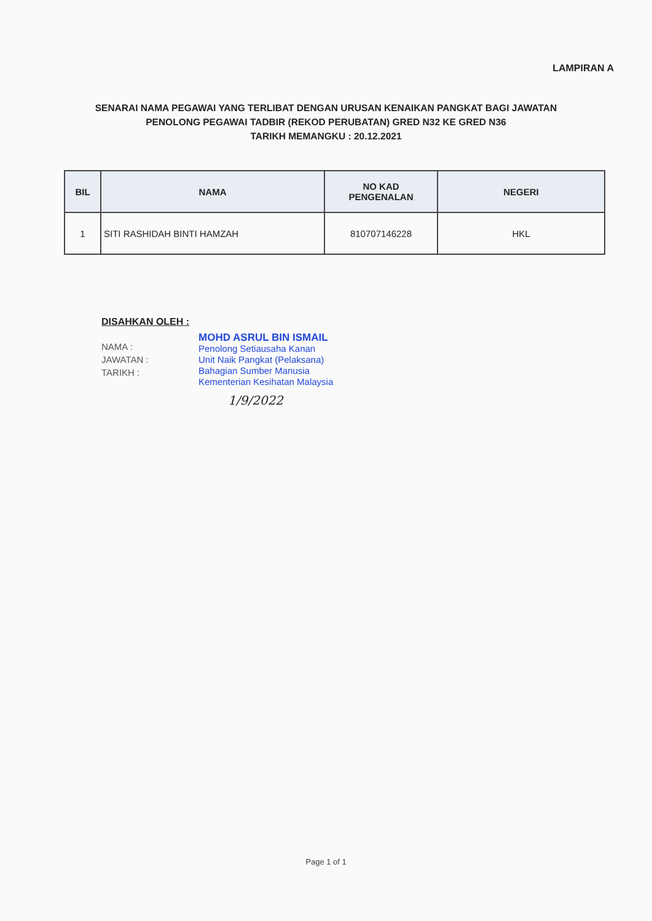LAMPIRAN A
SENARAI NAMA PEGAWAI YANG TERLIBAT DENGAN URUSAN KENAIKAN PANGKAT BAGI JAWATAN
PENOLONG PEGAWAI TADBIR (REKOD PERUBATAN) GRED N32 KE GRED N36
TARIKH MEMANGKU : 20.12.2021
| BIL | NAMA | NO KAD PENGENALAN | NEGERI |
| --- | --- | --- | --- |
| 1 | SITI RASHIDAH BINTI HAMZAH | 810707146228 | HKL |
DISAHKAN OLEH :
NAMA :
JAWATAN :
TARIKH :
MOHD ASRUL BIN ISMAIL
Penolong Setiausaha Kanan
Unit Naik Pangkat (Pelaksana)
Bahagian Sumber Manusia
Kementerian Kesihatan Malaysia
1/9/2022
Page 1 of 1